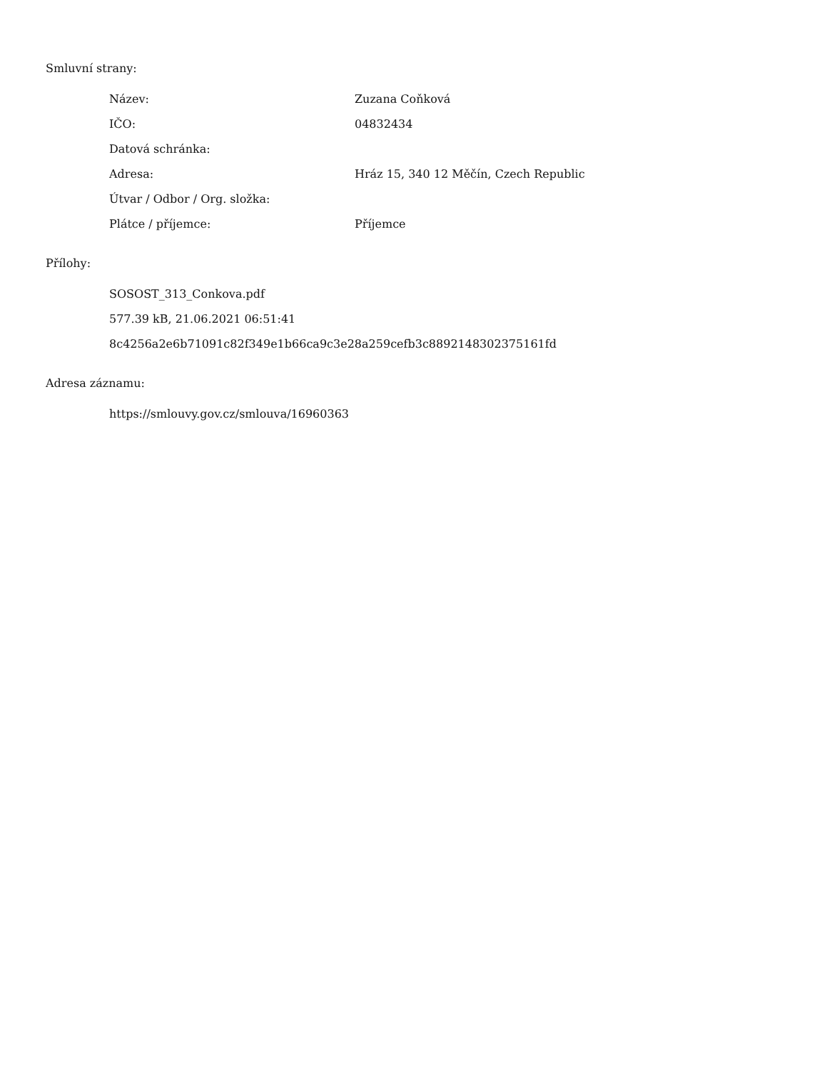Smluvní strany:
| Název: | Zuzana Coňková |
| IČO: | 04832434 |
| Datová schránka: | |
| Adresa: | Hráz 15, 340 12 Měčín, Czech Republic |
| Útvar / Odbor / Org. složka: | |
| Plátce / příjemce: | Příjemce |
Přílohy:
SOSOST_313_Conkova.pdf
577.39 kB, 21.06.2021 06:51:41
8c4256a2e6b71091c82f349e1b66ca9c3e28a259cefb3c8892148302375161fd
Adresa záznamu:
https://smlouvy.gov.cz/smlouva/16960363